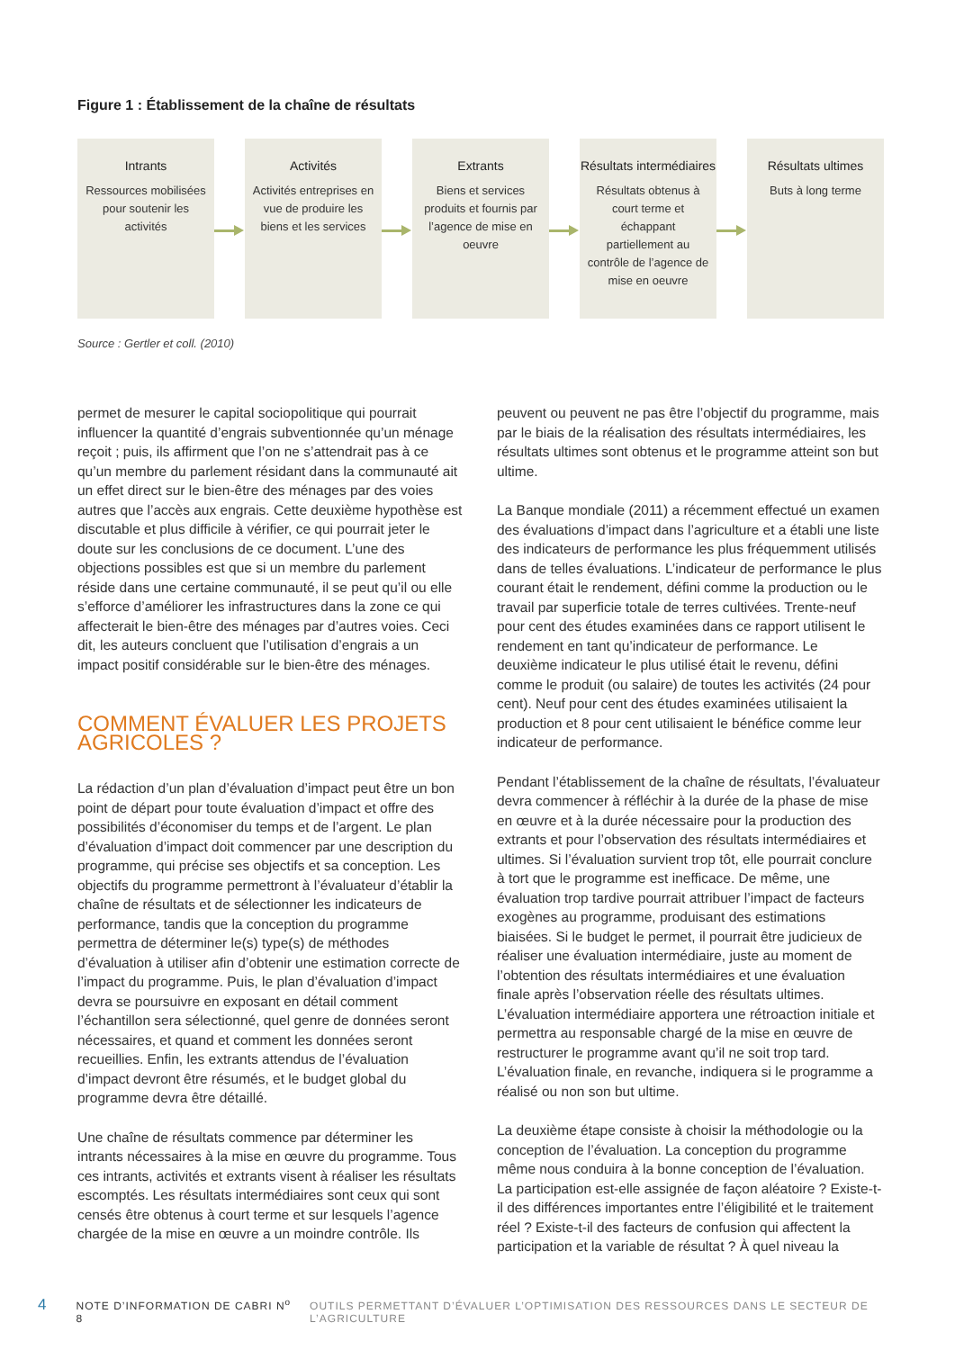Figure 1 : Établissement de la chaîne de résultats
Intrants
Ressources mobilisées pour soutenir les activités
Activités
Activités entreprises en vue de produire les biens et les services
Extrants
Biens et services produits et fournis par l’agence de mise en oeuvre
Résultats intermédiaires
Résultats obtenus à court terme et échappant partiellement au contrôle de l’agence de mise en oeuvre
Résultats ultimes
Buts à long terme
Source : Gertler et coll. (2010)
permet de mesurer le capital sociopolitique qui pourrait influencer la quantité d’engrais subventionnée qu’un ménage reçoit ; puis, ils affirment que l’on ne s’attendrait pas à ce qu’un membre du parlement résidant dans la communauté ait un effet direct sur le bien-être des ménages par des voies autres que l’accès aux engrais. Cette deuxième hypothèse est discutable et plus difficile à vérifier, ce qui pourrait jeter le doute sur les conclusions de ce document. L’une des objections possibles est que si un membre du parlement réside dans une certaine communauté, il se peut qu’il ou elle s’efforce d’améliorer les infrastructures dans la zone ce qui affecterait le bien-être des ménages par d’autres voies. Ceci dit, les auteurs concluent que l’utilisation d’engrais a un impact positif considérable sur le bien-être des ménages.
COMMENT ÉVALUER LES PROJETS AGRICOLES ?
La rédaction d’un plan d’évaluation d’impact peut être un bon point de départ pour toute évaluation d’impact et offre des possibilités d’économiser du temps et de l’argent. Le plan d’évaluation d’impact doit commencer par une description du programme, qui précise ses objectifs et sa conception. Les objectifs du programme permettront à l’évaluateur d’établir la chaîne de résultats et de sélectionner les indicateurs de performance, tandis que la conception du programme permettra de déterminer le(s) type(s) de méthodes d’évaluation à utiliser afin d’obtenir une estimation correcte de l’impact du programme. Puis, le plan d’évaluation d’impact devra se poursuivre en exposant en détail comment l’échantillon sera sélectionné, quel genre de données seront nécessaires, et quand et comment les données seront recueillies. Enfin, les extrants attendus de l’évaluation d’impact devront être résumés, et le budget global du programme devra être détaillé.
Une chaîne de résultats commence par déterminer les intrants nécessaires à la mise en œuvre du programme. Tous ces intrants, activités et extrants visent à réaliser les résultats escomptés. Les résultats intermédiaires sont ceux qui sont censés être obtenus à court terme et sur lesquels l’agence chargée de la mise en œuvre a un moindre contrôle. Ils
peuvent ou peuvent ne pas être l’objectif du programme, mais par le biais de la réalisation des résultats intermédiaires, les résultats ultimes sont obtenus et le programme atteint son but ultime.
La Banque mondiale (2011) a récemment effectué un examen des évaluations d’impact dans l’agriculture et a établi une liste des indicateurs de performance les plus fréquemment utilisés dans de telles évaluations. L’indicateur de performance le plus courant était le rendement, défini comme la production ou le travail par superficie totale de terres cultivées. Trente-neuf pour cent des études examinées dans ce rapport utilisent le rendement en tant qu’indicateur de performance. Le deuxième indicateur le plus utilisé était le revenu, défini comme le produit (ou salaire) de toutes les activités (24 pour cent). Neuf pour cent des études examinées utilisaient la production et 8 pour cent utilisaient le bénéfice comme leur indicateur de performance.
Pendant l’établissement de la chaîne de résultats, l’évaluateur devra commencer à réfléchir à la durée de la phase de mise en œuvre et à la durée nécessaire pour la production des extrants et pour l’observation des résultats intermédiaires et ultimes. Si l’évaluation survient trop tôt, elle pourrait conclure à tort que le programme est inefficace. De même, une évaluation trop tardive pourrait attribuer l’impact de facteurs exogènes au programme, produisant des estimations biaisées. Si le budget le permet, il pourrait être judicieux de réaliser une évaluation intermédiaire, juste au moment de l’obtention des résultats intermédiaires et une évaluation finale après l’observation réelle des résultats ultimes. L’évaluation intermédiaire apportera une rétroaction initiale et permettra au responsable chargé de la mise en œuvre de restructurer le programme avant qu’il ne soit trop tard. L’évaluation finale, en revanche, indiquera si le programme a réalisé ou non son but ultime.
La deuxième étape consiste à choisir la méthodologie ou la conception de l’évaluation. La conception du programme même nous conduira à la bonne conception de l’évaluation. La participation est-elle assignée de façon aléatoire ? Existe-t-il des différences importantes entre l’éligibilité et le traitement réel ? Existe-t-il des facteurs de confusion qui affectent la participation et la variable de résultat ? À quel niveau la
4 NOTE D’INFORMATION DE CABRI N<sup>o</sup> 8 OUTILS PERMETTANT D’ÉVALUER L’OPTIMISATION DES RESSOURCES DANS LE SECTEUR DE L’AGRICULTURE